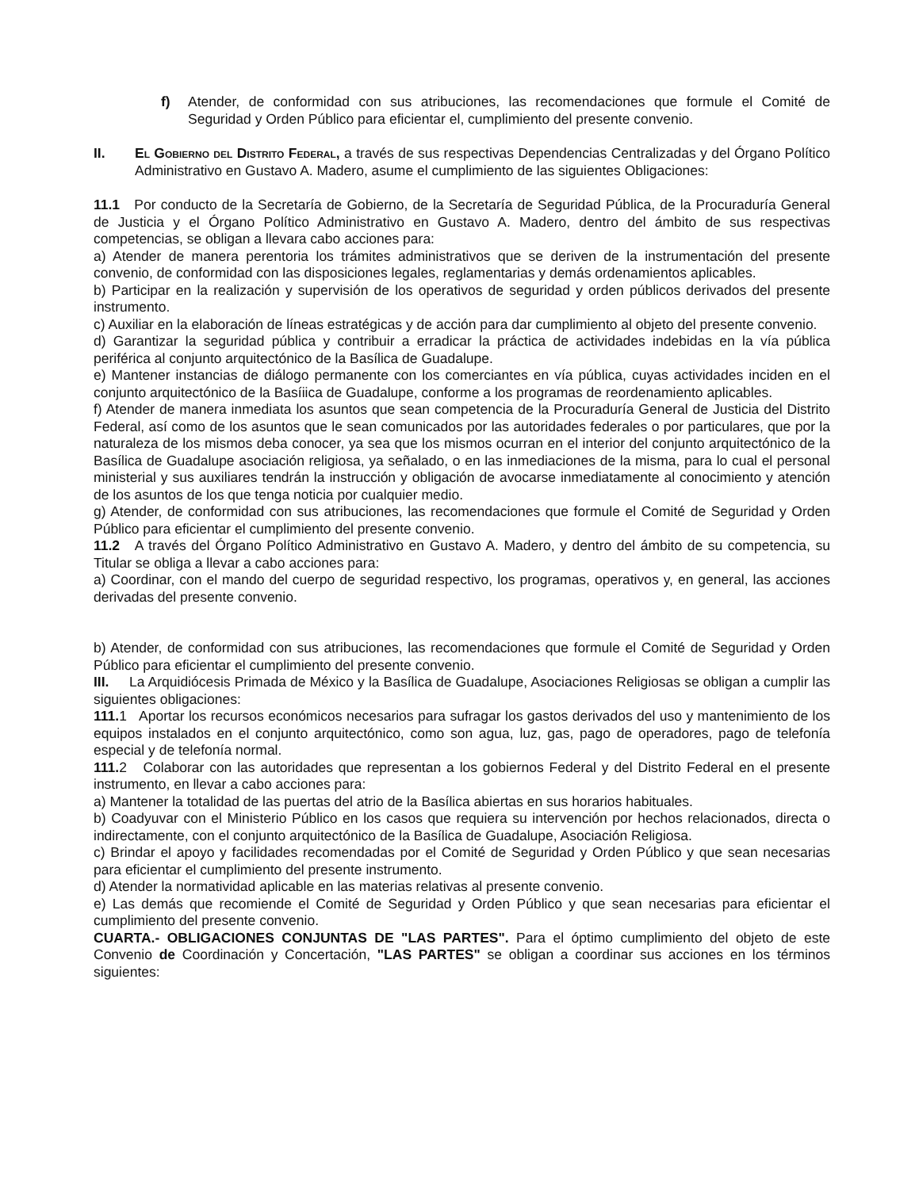f) Atender, de conformidad con sus atribuciones, las recomendaciones que formule el Comité de Seguridad y Orden Público para eficientar el, cumplimiento del presente convenio.
II. El Gobierno del Distrito Federal, a través de sus respectivas Dependencias Centralizadas y del Órgano Político Administrativo en Gustavo A. Madero, asume el cumplimiento de las siguientes Obligaciones:
11.1 Por conducto de la Secretaría de Gobierno, de la Secretaría de Seguridad Pública, de la Procuraduría General de Justicia y el Órgano Político Administrativo en Gustavo A. Madero, dentro del ámbito de sus respectivas competencias, se obligan a llevara cabo acciones para:
a) Atender de manera perentoria los trámites administrativos que se deriven de la instrumentación del presente convenio, de conformidad con las disposiciones legales, reglamentarias y demás ordenamientos aplicables.
b) Participar en la realización y supervisión de los operativos de seguridad y orden públicos derivados del presente instrumento.
c) Auxiliar en la elaboración de líneas estratégicas y de acción para dar cumplimiento al objeto del presente convenio.
d) Garantizar la seguridad pública y contribuir a erradicar la práctica de actividades indebidas en la vía pública periférica al conjunto arquitectónico de la Basílica de Guadalupe.
e) Mantener instancias de diálogo permanente con los comerciantes en vía pública, cuyas actividades inciden en el conjunto arquitectónico de la Basíiica de Guadalupe, conforme a los programas de reordenamiento aplicables.
f) Atender de manera inmediata los asuntos que sean competencia de la Procuraduría General de Justicia del Distrito Federal, así como de los asuntos que le sean comunicados por las autoridades federales o por particulares, que por la naturaleza de los mismos deba conocer, ya sea que los mismos ocurran en el interior del conjunto arquitectónico de la Basílica de Guadalupe asociación religiosa, ya señalado, o en las inmediaciones de la misma, para lo cual el personal ministerial y sus auxiliares tendrán la instrucción y obligación de avocarse inmediatamente al conocimiento y atención de los asuntos de los que tenga noticia por cualquier medio.
g) Atender, de conformidad con sus atribuciones, las recomendaciones que formule el Comité de Seguridad y Orden Público para eficientar el cumplimiento del presente convenio.
11.2 A través del Órgano Político Administrativo en Gustavo A. Madero, y dentro del ámbito de su competencia, su Titular se obliga a llevar a cabo acciones para:
a) Coordinar, con el mando del cuerpo de seguridad respectivo, los programas, operativos y, en general, las acciones derivadas del presente convenio.
b) Atender, de conformidad con sus atribuciones, las recomendaciones que formule el Comité de Seguridad y Orden Público para eficientar el cumplimiento del presente convenio.
III. La Arquidiócesis Primada de México y la Basílica de Guadalupe, Asociaciones Religiosas se obligan a cumplir las siguientes obligaciones:
111. 1 Aportar los recursos económicos necesarios para sufragar los gastos derivados del uso y mantenimiento de los equipos instalados en el conjunto arquitectónico, como son agua, luz, gas, pago de operadores, pago de telefonía especial y de telefonía normal.
111. 2 Colaborar con las autoridades que representan a los gobiernos Federal y del Distrito Federal en el presente instrumento, en llevar a cabo acciones para:
a) Mantener la totalidad de las puertas del atrio de la Basílica abiertas en sus horarios habituales.
b) Coadyuvar con el Ministerio Público en los casos que requiera su intervención por hechos relacionados, directa o indirectamente, con el conjunto arquitectónico de la Basílica de Guadalupe, Asociación Religiosa.
c) Brindar el apoyo y facilidades recomendadas por el Comité de Seguridad y Orden Público y que sean necesarias para eficientar el cumplimiento del presente instrumento.
d) Atender la normatividad aplicable en las materias relativas al presente convenio.
e) Las demás que recomiende el Comité de Seguridad y Orden Público y que sean necesarias para eficientar el cumplimiento del presente convenio.
CUARTA.- OBLIGACIONES CONJUNTAS DE "LAS PARTES". Para el óptimo cumplimiento del objeto de este Convenio de Coordinación y Concertación, "LAS PARTES" se obligan a coordinar sus acciones en los términos siguientes: